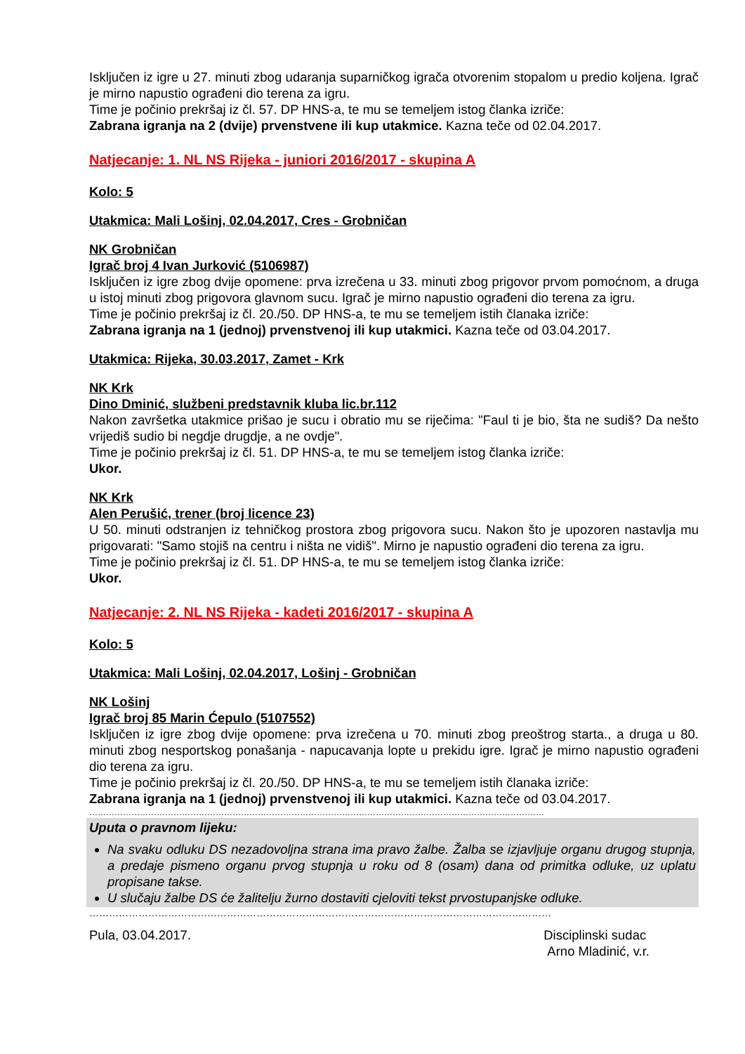Isključen iz igre u 27. minuti zbog udaranja suparničkog igrača otvorenim stopalom u predio koljena. Igrač je mirno napustio ograđeni dio terena za igru.
Time je počinio prekršaj iz čl. 57. DP HNS-a, te mu se temeljem istog članka izriče:
Zabrana igranja na 2 (dvije) prvenstvene ili kup utakmice. Kazna teče od 02.04.2017.
Natjecanje: 1. NL NS Rijeka - juniori 2016/2017 - skupina A
Kolo: 5
Utakmica: Mali Lošinj, 02.04.2017, Cres - Grobničan
NK Grobničan
Igrač broj 4 Ivan Jurković (5106987)
Isključen iz igre zbog dvije opomene: prva izrečena u 33. minuti zbog prigovor prvom pomoćnom, a druga u istoj minuti zbog prigovora glavnom sucu. Igrač je mirno napustio ograđeni dio terena za igru.
Time je počinio prekršaj iz čl. 20./50. DP HNS-a, te mu se temeljem istih članaka izriče:
Zabrana igranja na 1 (jednoj) prvenstvenoj ili kup utakmici. Kazna teče od 03.04.2017.
Utakmica: Rijeka, 30.03.2017, Zamet - Krk
NK Krk
Dino Dminić, službeni predstavnik kluba lic.br.112
Nakon završetka utakmice prišao je sucu i obratio mu se riječima: "Faul ti je bio, šta ne sudiš? Da nešto vrijediš sudio bi negdje drugdje, a ne ovdje".
Time je počinio prekršaj iz čl. 51. DP HNS-a, te mu se temeljem istog članka izriče:
Ukor.
NK Krk
Alen Perušić, trener (broj licence 23)
U 50. minuti odstranjen iz tehničkog prostora zbog prigovora sucu. Nakon što je upozoren nastavlja mu prigovarati: "Samo stojiš na centru i ništa ne vidiš". Mirno je napustio ograđeni dio terena za igru.
Time je počinio prekršaj iz čl. 51. DP HNS-a, te mu se temeljem istog članka izriče:
Ukor.
Natjecanje: 2. NL NS Rijeka - kadeti 2016/2017 - skupina A
Kolo: 5
Utakmica: Mali Lošinj, 02.04.2017, Lošinj - Grobničan
NK Lošinj
Igrač broj 85 Marin Ćepulo (5107552)
Isključen iz igre zbog dvije opomene: prva izrečena u 70. minuti zbog preoštrog starta., a druga u 80. minuti zbog nesportskog ponašanja - napucavanja lopte u prekidu igre. Igrač je mirno napustio ograđeni dio terena za igru.
Time je počinio prekršaj iz čl. 20./50. DP HNS-a, te mu se temeljem istih članaka izriče:
Zabrana igranja na 1 (jednoj) prvenstvenoj ili kup utakmici. Kazna teče od 03.04.2017.
………………………………………………………………………………………………………………………………………………
Uputa o pravnom lijeku:
Na svaku odluku DS nezadovoljna strana ima pravo žalbe. Žalba se izjavljuje organu drugog stupnja, a predaje pismeno organu prvog stupnja u roku od 8 (osam) dana od primitka odluke, uz uplatu propisane takse.
U slučaju žalbe DS će žalitelju žurno dostaviti cjeloviti tekst prvostupanjske odluke.
……………………………………………………………………………………………………………………………
Pula, 03.04.2017. Disciplinski sudac
Arno Mladinić, v.r.